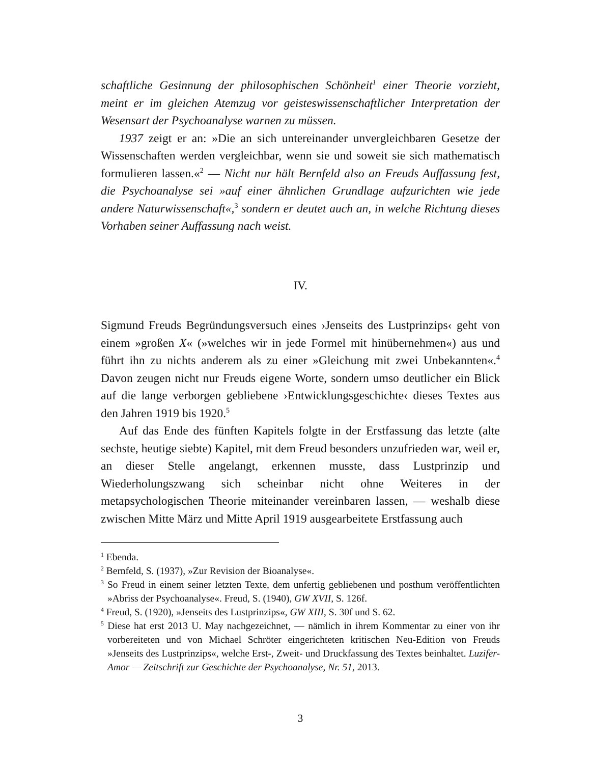schaftliche Gesinnung der philosophischen Schönheit<sup>1</sup> einer Theorie vorzieht, meint er im gleichen Atemzug vor geisteswissenschaftlicher Interpretation der Wesensart der Psychoanalyse warnen zu müssen.
1937 zeigt er an: »Die an sich untereinander unvergleichbaren Gesetze der Wissenschaften werden vergleichbar, wenn sie und soweit sie sich mathematisch formulieren lassen.«<sup>2</sup> — Nicht nur hält Bernfeld also an Freuds Auffassung fest, die Psychoanalyse sei »auf einer ähnlichen Grundlage aufzurichten wie jede andere Naturwissenschaft«,<sup>3</sup> sondern er deutet auch an, in welche Richtung dieses Vorhaben seiner Auffassung nach weist.
IV.
Sigmund Freuds Begründungsversuch eines ›Jenseits des Lustprinzips‹ geht von einem »großen X« (»welches wir in jede Formel mit hinübernehmen«) aus und führt ihn zu nichts anderem als zu einer »Gleichung mit zwei Unbekannten«.<sup>4</sup> Davon zeugen nicht nur Freuds eigene Worte, sondern umso deutlicher ein Blick auf die lange verborgen gebliebene ›Entwicklungsgeschichte‹ dieses Textes aus den Jahren 1919 bis 1920.<sup>5</sup>
Auf das Ende des fünften Kapitels folgte in der Erstfassung das letzte (alte sechste, heutige siebte) Kapitel, mit dem Freud besonders unzufrieden war, weil er, an dieser Stelle angelangt, erkennen musste, dass Lustprinzip und Wiederholungszwang sich scheinbar nicht ohne Weiteres in der metapsychologischen Theorie miteinander vereinbaren lassen, — weshalb diese zwischen Mitte März und Mitte April 1919 ausgearbeitete Erstfassung auch
<sup>1</sup> Ebenda.
<sup>2</sup> Bernfeld, S. (1937), »Zur Revision der Bioanalyse«.
<sup>3</sup> So Freud in einem seiner letzten Texte, dem unfertig gebliebenen und posthum veröffentlichten »Abriss der Psychoanalyse«. Freud, S. (1940), GW XVII, S. 126f.
<sup>4</sup> Freud, S. (1920), »Jenseits des Lustprinzips«, GW XIII, S. 30f und S. 62.
<sup>5</sup> Diese hat erst 2013 U. May nachgezeichnet, — nämlich in ihrem Kommentar zu einer von ihr vorbereiteten und von Michael Schröter eingerichteten kritischen Neu-Edition von Freuds »Jenseits des Lustprinzips«, welche Erst-, Zweit- und Druckfassung des Textes beinhaltet. Luzifer-Amor — Zeitschrift zur Geschichte der Psychoanalyse, Nr. 51, 2013.
3